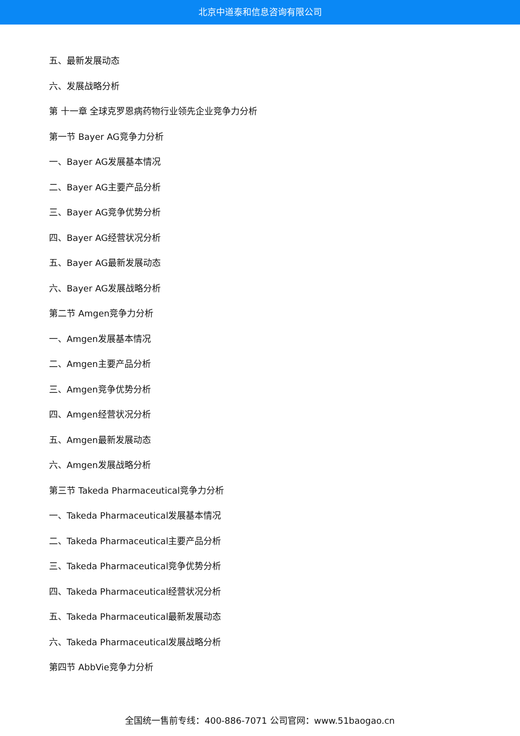北京中道泰和信息咨询有限公司
五、最新发展动态
六、发展战略分析
第 十一章 全球克罗恩病药物行业领先企业竞争力分析
第一节 Bayer AG竞争力分析
一、Bayer AG发展基本情况
二、Bayer AG主要产品分析
三、Bayer AG竞争优势分析
四、Bayer AG经营状况分析
五、Bayer AG最新发展动态
六、Bayer AG发展战略分析
第二节 Amgen竞争力分析
一、Amgen发展基本情况
二、Amgen主要产品分析
三、Amgen竞争优势分析
四、Amgen经营状况分析
五、Amgen最新发展动态
六、Amgen发展战略分析
第三节 Takeda Pharmaceutical竞争力分析
一、Takeda Pharmaceutical发展基本情况
二、Takeda Pharmaceutical主要产品分析
三、Takeda Pharmaceutical竞争优势分析
四、Takeda Pharmaceutical经营状况分析
五、Takeda Pharmaceutical最新发展动态
六、Takeda Pharmaceutical发展战略分析
第四节 AbbVie竞争力分析
全国统一售前专线：400-886-7071 公司官网：www.51baogao.cn